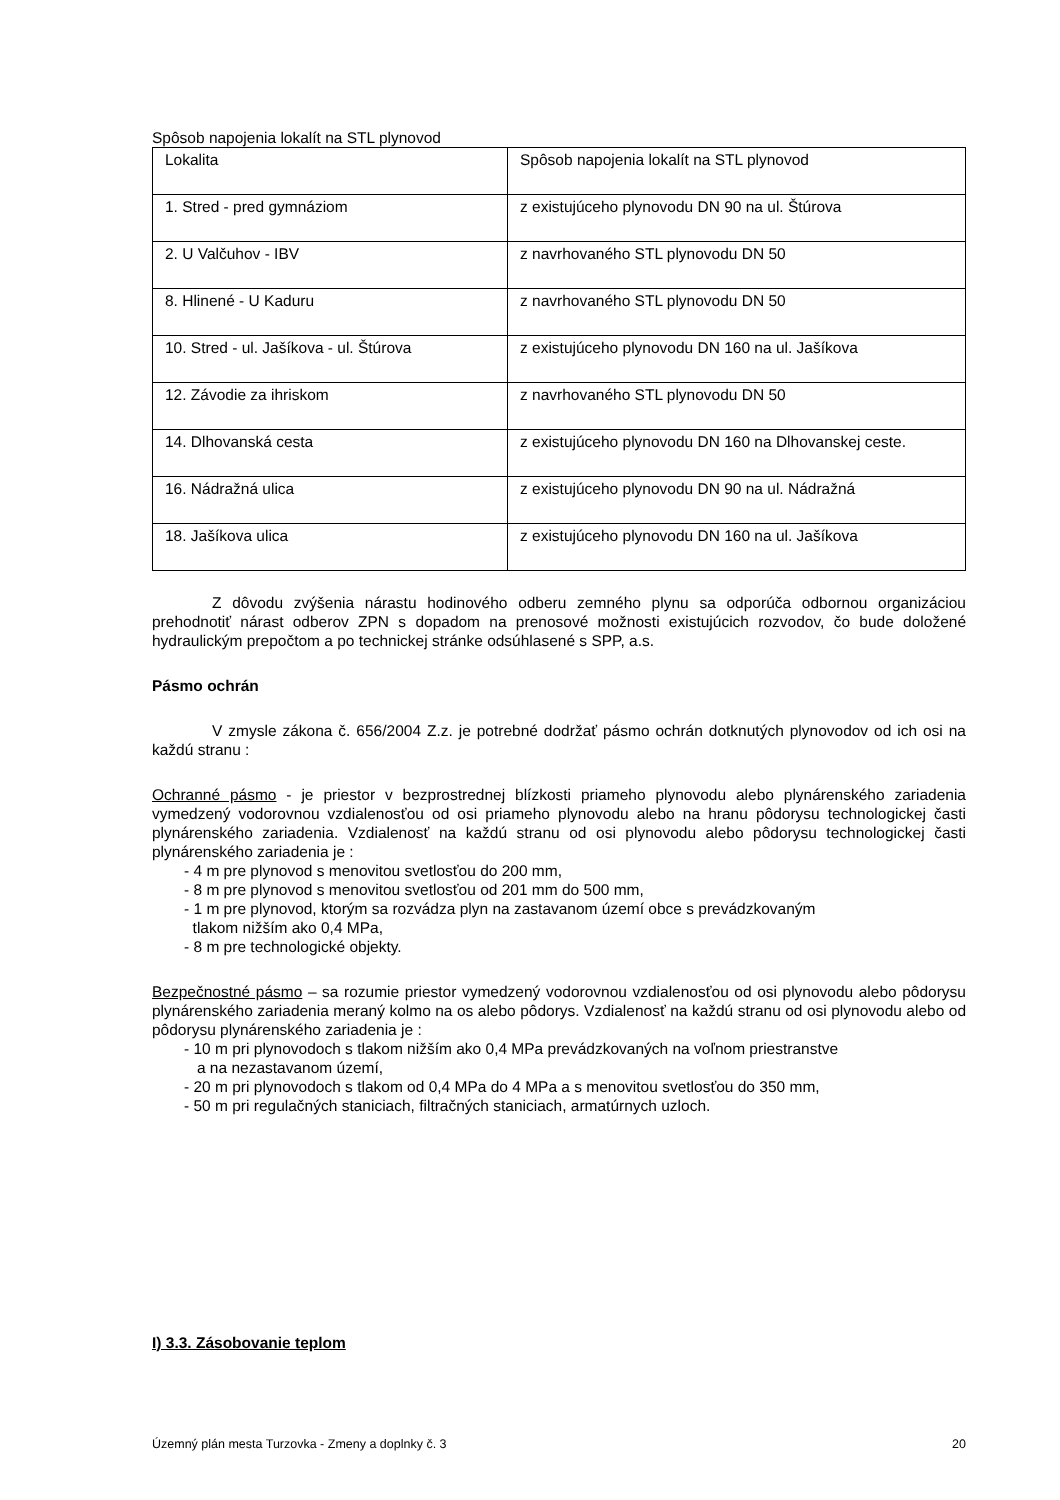Spôsob napojenia lokalít na STL plynovod
| Lokalita | Spôsob napojenia lokalít na STL plynovod |
| 1. Stred - pred gymnáziom | z existujúceho plynovodu DN 90 na ul. Štúrova |
| 2. U Valčuhov - IBV | z navrhovaného STL plynovodu DN 50 |
| 8. Hlinené - U Kaduru | z navrhovaného STL plynovodu DN 50 |
| 10. Stred - ul. Jašíkova - ul. Štúrova | z existujúceho plynovodu DN 160 na ul. Jašíkova |
| 12. Závodie za ihriskom | z navrhovaného STL plynovodu DN 50 |
| 14. Dlhovanská cesta | z existujúceho plynovodu DN 160 na Dlhovanskej ceste. |
| 16. Nádražná ulica | z existujúceho plynovodu DN 90 na ul. Nádražná |
| 18. Jašíkova ulica | z existujúceho plynovodu DN 160 na ul. Jašíkova |
Z dôvodu zvýšenia nárastu hodinového odberu zemného plynu sa odporúča odbornou organizáciou prehodnotiť nárast odberov ZPN s dopadom na prenosové možnosti existujúcich rozvodov, čo bude doložené hydraulickým prepočtom a po technickej stránke odsúhlasené s SPP, a.s.
Pásmo ochrán
V zmysle zákona č. 656/2004 Z.z. je potrebné dodržať pásmo ochrán dotknutých plynovodov od ich osi na každú stranu :
Ochranné pásmo - je priestor v bezprostrednej blízkosti priameho plynovodu alebo plynárenského zariadenia vymedzený vodorovnou vzdialenosťou od osi priameho plynovodu alebo na hranu pôdorysu technologickej časti plynárenského zariadenia. Vzdialenosť na každú stranu od osi plynovodu alebo pôdorysu technologickej časti plynárenského zariadenia je :
- 4 m pre plynovod s menovitou svetlosťou do 200 mm,
- 8 m pre plynovod s menovitou svetlosťou od 201 mm do 500 mm,
- 1 m pre plynovod, ktorým sa rozvádza plyn na zastavanom území obce s prevádzkovaným
tlakom nižším ako 0,4 MPa,
- 8 m pre technologické objekty.
Bezpečnostné pásmo – sa rozumie priestor vymedzený vodorovnou vzdialenosťou od osi plynovodu alebo pôdorysu plynárenského zariadenia meraný kolmo na os alebo pôdorys. Vzdialenosť na každú stranu od osi plynovodu alebo od pôdorysu plynárenského zariadenia je :
- 10 m pri plynovodoch s tlakom nižším ako 0,4 MPa prevádzkovaných na voľnom priestranstve
a na nezastavanom území,
- 20 m pri plynovodoch s tlakom od 0,4 MPa do 4 MPa a s menovitou svetlosťou do 350 mm,
- 50 m pri regulačných staniciach, filtračných staniciach, armatúrnych uzloch.
I) 3.3. Zásobovanie teplom
Územný plán mesta Turzovka - Zmeny a doplnky č. 3 20